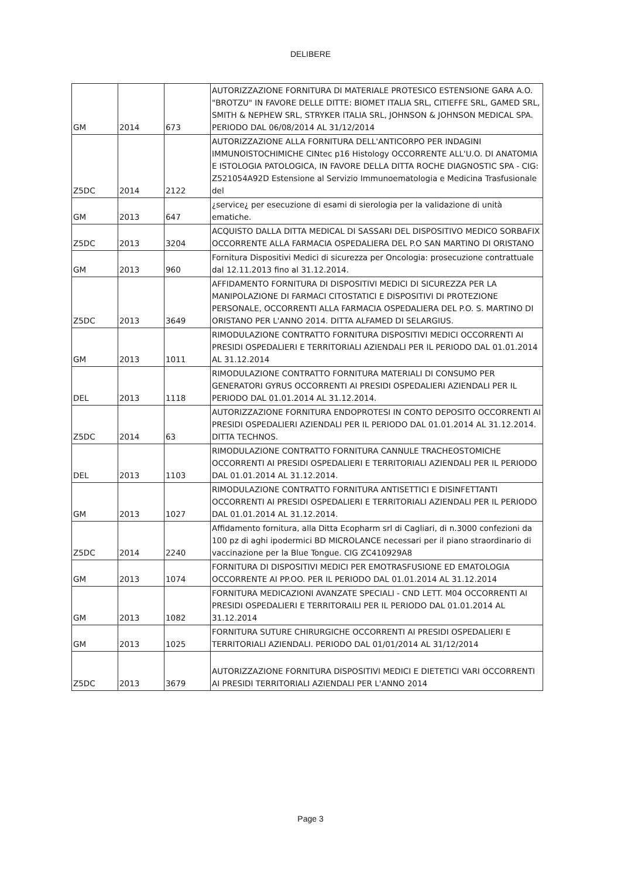DELIBERE
| GM | 2014 | 673 | AUTORIZZAZIONE FORNITURA DI MATERIALE PROTESICO ESTENSIONE GARA A.O. "BROTZU" IN FAVORE DELLE DITTE: BIOMET ITALIA SRL, CITIEFFE SRL, GAMED SRL, SMITH & NEPHEW SRL, STRYKER ITALIA SRL, JOHNSON & JOHNSON MEDICAL SPA. PERIODO DAL 06/08/2014 AL 31/12/2014 |
| Z5DC | 2014 | 2122 | AUTORIZZAZIONE ALLA FORNITURA DELL'ANTICORPO PER INDAGINI IMMUNOISTOCHIMICHE CINtec p16 Histology OCCORRENTE ALL'U.O. DI ANATOMIA E ISTOLOGIA PATOLOGICA, IN FAVORE DELLA DITTA ROCHE DIAGNOSTIC SPA - CIG: Z521054A92D Estensione al Servizio Immunoematologia e Medicina Trasfusionale del |
| GM | 2013 | 647 | ¿service¿ per esecuzione di esami di sierologia per la validazione di unità ematiche. |
| Z5DC | 2013 | 3204 | ACQUISTO DALLA DITTA MEDICAL DI SASSARI DEL DISPOSITIVO MEDICO SORBAFIX OCCORRENTE ALLA FARMACIA OSPEDALIERA DEL P.O SAN MARTINO DI ORISTANO |
| GM | 2013 | 960 | Fornitura Dispositivi Medici di sicurezza per Oncologia: prosecuzione contrattuale dal 12.11.2013 fino al 31.12.2014. |
| Z5DC | 2013 | 3649 | AFFIDAMENTO FORNITURA DI DISPOSITIVI MEDICI DI SICUREZZA PER LA MANIPOLAZIONE DI FARMACI CITOSTATICI E DISPOSITIVI DI PROTEZIONE PERSONALE, OCCORRENTI ALLA FARMACIA OSPEDALIERA DEL P.O. S. MARTINO DI ORISTANO PER L'ANNO 2014. DITTA ALFAMED DI SELARGIUS. |
| GM | 2013 | 1011 | RIMODULAZIONE CONTRATTO FORNITURA DISPOSITIVI MEDICI OCCORRENTI AI PRESIDI OSPEDALIERI E TERRITORIALI AZIENDALI PER IL PERIODO DAL 01.01.2014 AL 31.12.2014 |
| DEL | 2013 | 1118 | RIMODULAZIONE CONTRATTO FORNITURA MATERIALI DI CONSUMO PER GENERATORI GYRUS OCCORRENTI AI PRESIDI OSPEDALIERI AZIENDALI PER IL PERIODO DAL 01.01.2014 AL 31.12.2014. |
| Z5DC | 2014 | 63 | AUTORIZZAZIONE FORNITURA ENDOPROTESI IN CONTO DEPOSITO OCCORRENTI AI PRESIDI OSPEDALIERI AZIENDALI PER IL PERIODO DAL 01.01.2014 AL 31.12.2014. DITTA TECHNOS. |
| DEL | 2013 | 1103 | RIMODULAZIONE CONTRATTO FORNITURA CANNULE TRACHEOSTOMICHE OCCORRENTI AI PRESIDI OSPEDALIERI E TERRITORIALI AZIENDALI PER IL PERIODO DAL 01.01.2014 AL 31.12.2014. |
| GM | 2013 | 1027 | RIMODULAZIONE CONTRATTO FORNITURA ANTISETTICI E DISINFETTANTI OCCORRENTI AI PRESIDI OSPEDALIERI E TERRITORIALI AZIENDALI PER IL PERIODO DAL 01.01.2014 AL 31.12.2014. |
| Z5DC | 2014 | 2240 | Affidamento fornitura, alla Ditta Ecopharm srl di Cagliari, di n.3000 confezioni da 100 pz di aghi ipodermici BD MICROLANCE necessari per il piano straordinario di vaccinazione per la Blue Tongue. CIG ZC410929A8 |
| GM | 2013 | 1074 | FORNITURA DI DISPOSITIVI MEDICI PER EMOTRASFUSIONE ED EMATOLOGIA OCCORRENTE AI PP.OO. PER IL PERIODO DAL 01.01.2014 AL 31.12.2014 |
| GM | 2013 | 1082 | FORNITURA MEDICAZIONI AVANZATE SPECIALI - CND LETT. M04 OCCORRENTI AI PRESIDI OSPEDALIERI E TERRITORAILI PER IL PERIODO DAL 01.01.2014 AL 31.12.2014 |
| GM | 2013 | 1025 | FORNITURA SUTURE CHIRURGICHE OCCORRENTI AI PRESIDI OSPEDALIERI E TERRITORIALI AZIENDALI. PERIODO DAL 01/01/2014 AL 31/12/2014 |
| Z5DC | 2013 | 3679 | AUTORIZZAZIONE FORNITURA DISPOSITIVI MEDICI E DIETETICI VARI OCCORRENTI AI PRESIDI TERRITORIALI AZIENDALI PER L'ANNO 2014 |
Page 3